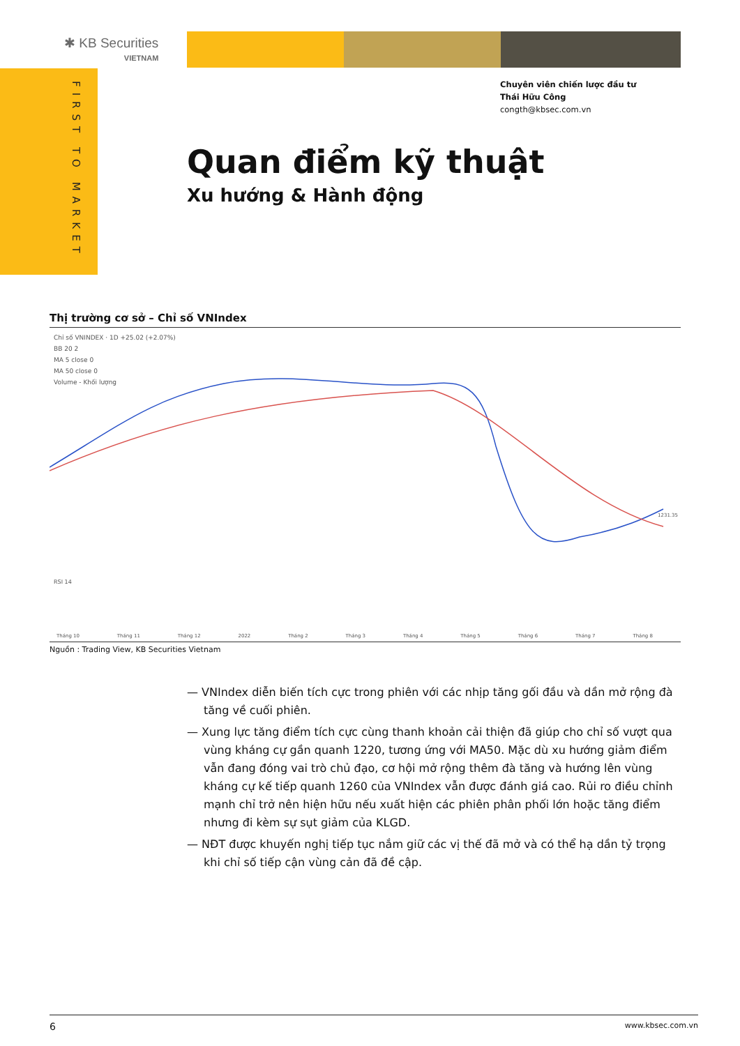✱ KB Securities
VIETNAM
FIRST TO MARKET
Chuyên viên chiến lược đầu tư
Thái Hữu Công
congth@kbsec.com.vn
Quan điểm kỹ thuật
Xu hướng & Hành động
Thị trường cơ sở – Chỉ số VNIndex
Chỉ số VNINDEX · 1D +25.02 (+2.07%)
BB 20 2
MA 5 close 0
MA 50 close 0
Volume - Khối lượng
Tháng 10 Tháng 11 Tháng 12 2022 Tháng 2 Tháng 3 Tháng 4 Tháng 5 Tháng 6 Tháng 7 Tháng 8
RSI 14
1231.35
Nguồn : Trading View, KB Securities Vietnam
— VNIndex diễn biến tích cực trong phiên với các nhịp tăng gối đầu và dần mở rộng đà tăng về cuối phiên.
— Xung lực tăng điểm tích cực cùng thanh khoản cải thiện đã giúp cho chỉ số vượt qua vùng kháng cự gần quanh 1220, tương ứng với MA50. Mặc dù xu hướng giảm điểm vẫn đang đóng vai trò chủ đạo, cơ hội mở rộng thêm đà tăng và hướng lên vùng kháng cự kế tiếp quanh 1260 của VNIndex vẫn được đánh giá cao. Rủi ro điều chỉnh mạnh chỉ trở nên hiện hữu nếu xuất hiện các phiên phân phối lớn hoặc tăng điểm nhưng đi kèm sự sụt giảm của KLGD.
— NĐT được khuyến nghị tiếp tục nắm giữ các vị thế đã mở và có thể hạ dần tỷ trọng khi chỉ số tiếp cận vùng cản đã đề cập.
6 www.kbsec.com.vn